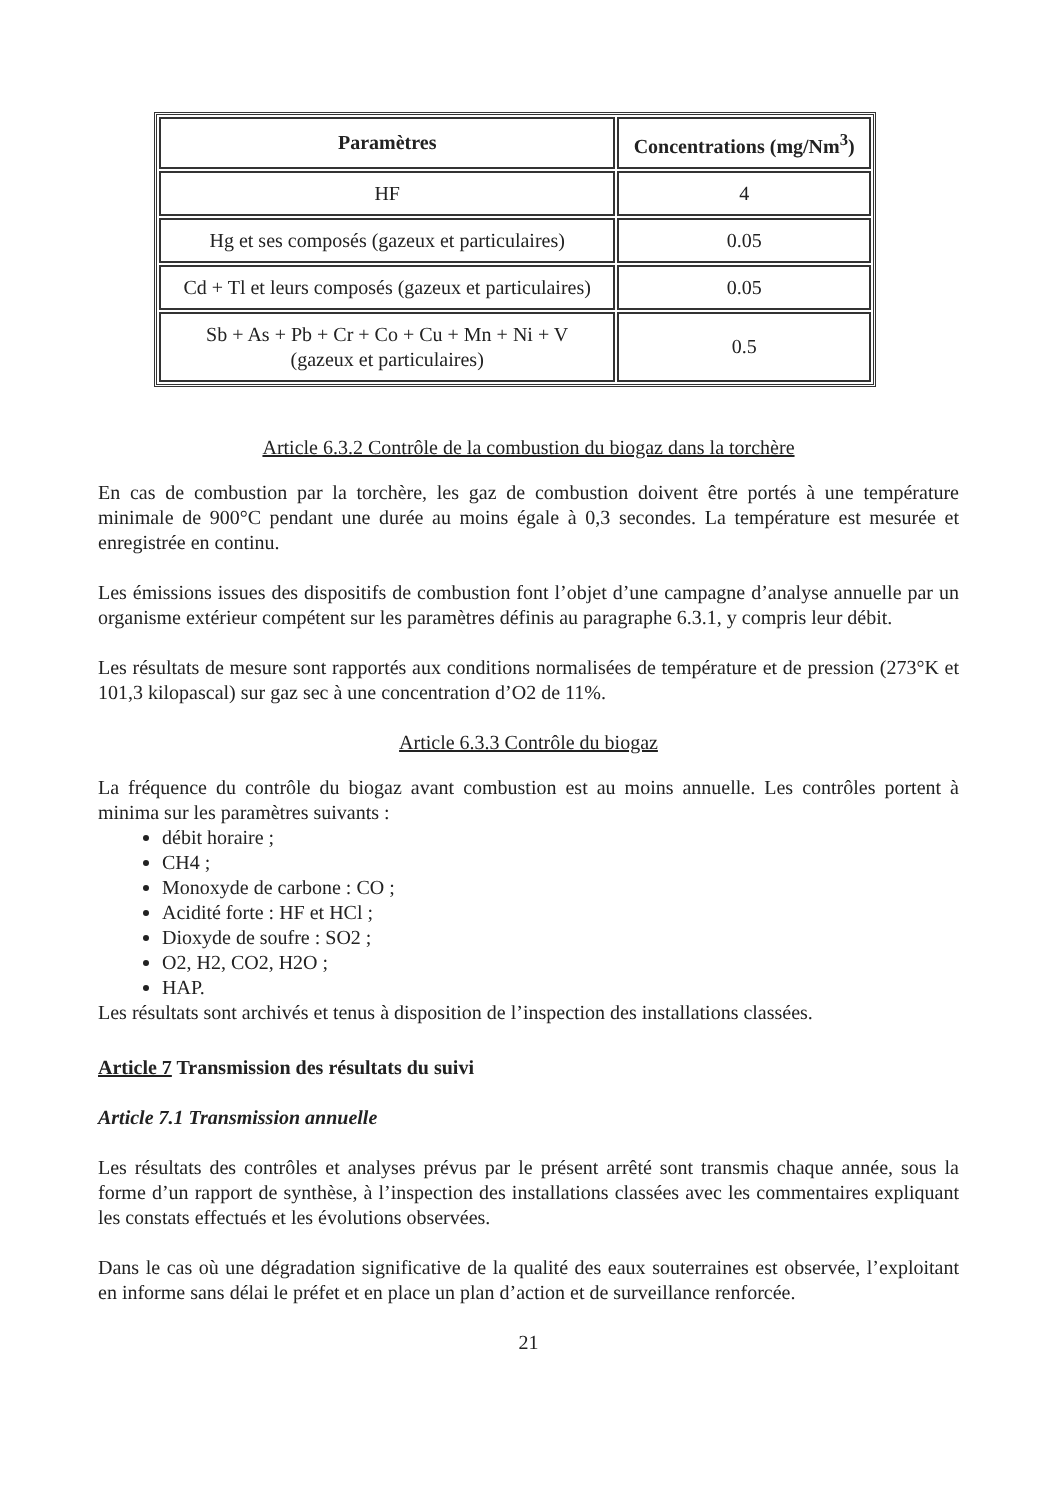| Paramètres | Concentrations (mg/Nm<sup>3</sup>) |
| --- | --- |
| HF | 4 |
| Hg et ses composés (gazeux et particulaires) | 0.05 |
| Cd + Tl et leurs composés (gazeux et particulaires) | 0.05 |
| Sb + As + Pb + Cr + Co + Cu + Mn + Ni + V (gazeux et particulaires) | 0.5 |
Article 6.3.2 Contrôle de la combustion du biogaz dans la torchère
En cas de combustion par la torchère, les gaz de combustion doivent être portés à une température minimale de 900°C pendant une durée au moins égale à 0,3 secondes. La température est mesurée et enregistrée en continu.
Les émissions issues des dispositifs de combustion font l’objet d’une campagne d’analyse annuelle par un organisme extérieur compétent sur les paramètres définis au paragraphe 6.3.1, y compris leur débit.
Les résultats de mesure sont rapportés aux conditions normalisées de température et de pression (273°K et 101,3 kilopascal) sur gaz sec à une concentration d’O2 de 11%.
Article 6.3.3 Contrôle du biogaz
La fréquence du contrôle du biogaz avant combustion est au moins annuelle. Les contrôles portent à minima sur les paramètres suivants :
débit horaire ;
CH4 ;
Monoxyde de carbone : CO ;
Acidité forte : HF et HCl ;
Dioxyde de soufre : SO2 ;
O2, H2, CO2, H2O ;
HAP.
Les résultats sont archivés et tenus à disposition de l’inspection des installations classées.
Article 7 Transmission des résultats du suivi
Article 7.1 Transmission annuelle
Les résultats des contrôles et analyses prévus par le présent arrêté sont transmis chaque année, sous la forme d’un rapport de synthèse, à l’inspection des installations classées avec les commentaires expliquant les constats effectués et les évolutions observées.
Dans le cas où une dégradation significative de la qualité des eaux souterraines est observée, l’exploitant en informe sans délai le préfet et en place un plan d’action et de surveillance renforcée.
21